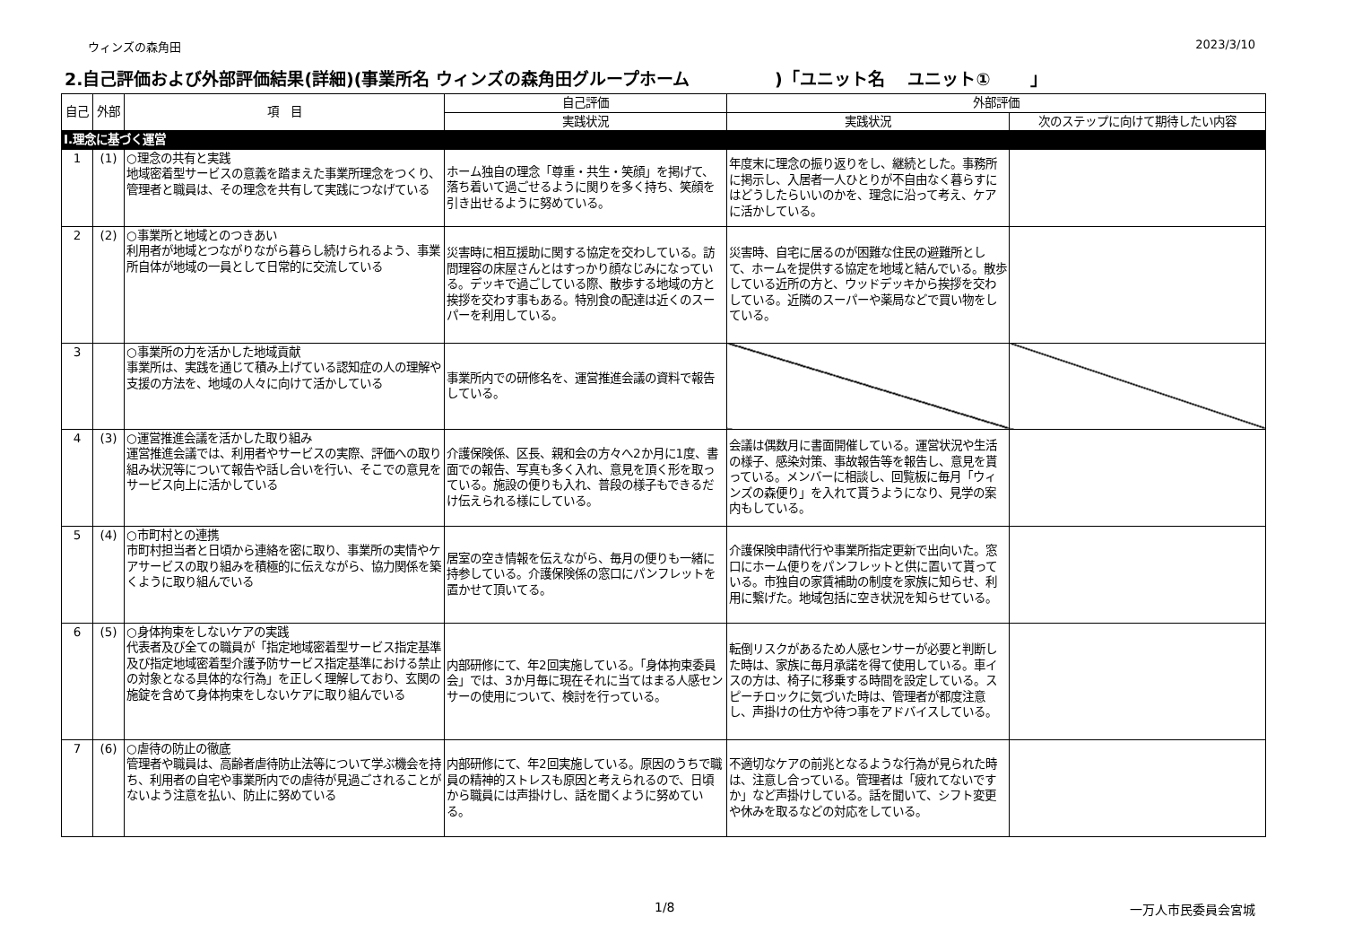ウィンズの森角田 2023/3/10
2.自己評価および外部評価結果(詳細)(事業所名 ウィンズの森角田グループホーム　　　　　)「ユニット名　 ユニット①　　 」
| 自己 | 外部 | 項 目 | 自己評価 | 外部評価 | |
| --- | --- | --- | --- | --- | --- |
| | | | 実践状況 | 実践状況 | 次のステップに向けて期待したい内容 |
| Ⅰ.理念に基づく運営 | | | | | |
| 1 | (1) | ○理念の共有と実践 地域密着型サービスの意義を踏まえた事業所理念をつくり、管理者と職員は、その理念を共有して実践につなげている | ホーム独自の理念「尊重・共生・笑顔」を掲げて、落ち着いて過ごせるように関りを多く持ち、笑顔を引き出せるように努めている。 | 年度末に理念の振り返りをし、継続とした。事務所に掲示し、入居者一人ひとりが不自由なく暮らすにはどうしたらいいのかを、理念に沿って考え、ケアに活かしている。 | |
| 2 | (2) | ○事業所と地域とのつきあい 利用者が地域とつながりながら暮らし続けられるよう、事業所自体が地域の一員として日常的に交流している | 災害時に相互援助に関する協定を交わしている。訪問理容の床屋さんとはすっかり顔なじみになっている。デッキで過ごしている際、散歩する地域の方と挨拶を交わす事もある。特別食の配達は近くのスーパーを利用している。 | 災害時、自宅に居るのが困難な住民の避難所として、ホームを提供する協定を地域と結んでいる。散歩している近所の方と、ウッドデッキから挨拶を交わしている。近隣のスーパーや薬局などで買い物をしている。 | |
| 3 | | ○事業所の力を活かした地域貢献 事業所は、実践を通じて積み上げている認知症の人の理解や支援の方法を、地域の人々に向けて活かしている | 事業所内での研修名を、運営推進会議の資料で報告している。 | | |
| 4 | (3) | ○運営推進会議を活かした取り組み 運営推進会議では、利用者やサービスの実際、評価への取り組み状況等について報告や話し合いを行い、そこでの意見をサービス向上に活かしている | 介護保険係、区長、親和会の方々へ2か月に1度、書面での報告、写真も多く入れ、意見を頂く形を取っている。施設の便りも入れ、普段の様子もできるだけ伝えられる様にしている。 | 会議は偶数月に書面開催している。運営状況や生活の様子、感染対策、事故報告等を報告し、意見を貰っている。メンバーに相談し、回覧板に毎月「ウィンズの森便り」を入れて貰うようになり、見学の案内もしている。 | |
| 5 | (4) | ○市町村との連携 市町村担当者と日頃から連絡を密に取り、事業所の実情やケアサービスの取り組みを積極的に伝えながら、協力関係を築くように取り組んでいる | 居室の空き情報を伝えながら、毎月の便りも一緒に持参している。介護保険係の窓口にパンフレットを置かせて頂いてる。 | 介護保険申請代行や事業所指定更新で出向いた。窓口にホーム便りをパンフレットと供に置いて貰っている。市独自の家賃補助の制度を家族に知らせ、利用に繋げた。地域包括に空き状況を知らせている。 | |
| 6 | (5) | ○身体拘束をしないケアの実践 代表者及び全ての職員が「指定地域密着型サービス指定基準及び指定地域密着型介護予防サービス指定基準における禁止の対象となる具体的な行為」を正しく理解しており、玄関の施錠を含めて身体拘束をしないケアに取り組んでいる | 内部研修にて、年2回実施している。「身体拘束委員会」では、3か月毎に現在それに当てはまる人感センサーの使用について、検討を行っている。 | 転倒リスクがあるため人感センサーが必要と判断した時は、家族に毎月承諾を得て使用している。車イスの方は、椅子に移乗する時間を設定している。スピーチロックに気づいた時は、管理者が都度注意し、声掛けの仕方や待つ事をアドバイスしている。 | |
| 7 | (6) | ○虐待の防止の徹底 管理者や職員は、高齢者虐待防止法等について学ぶ機会を持ち、利用者の自宅や事業所内での虐待が見過ごされることがないよう注意を払い、防止に努めている | 内部研修にて、年2回実施している。原因のうちで職員の精神的ストレスも原因と考えられるので、日頃から職員には声掛けし、話を聞くように努めている。 | 不適切なケアの前兆となるような行為が見られた時は、注意し合っている。管理者は「疲れてないですか」など声掛けしている。話を聞いて、シフト変更や休みを取るなどの対応をしている。 | |
1/8 一万人市民委員会宮城